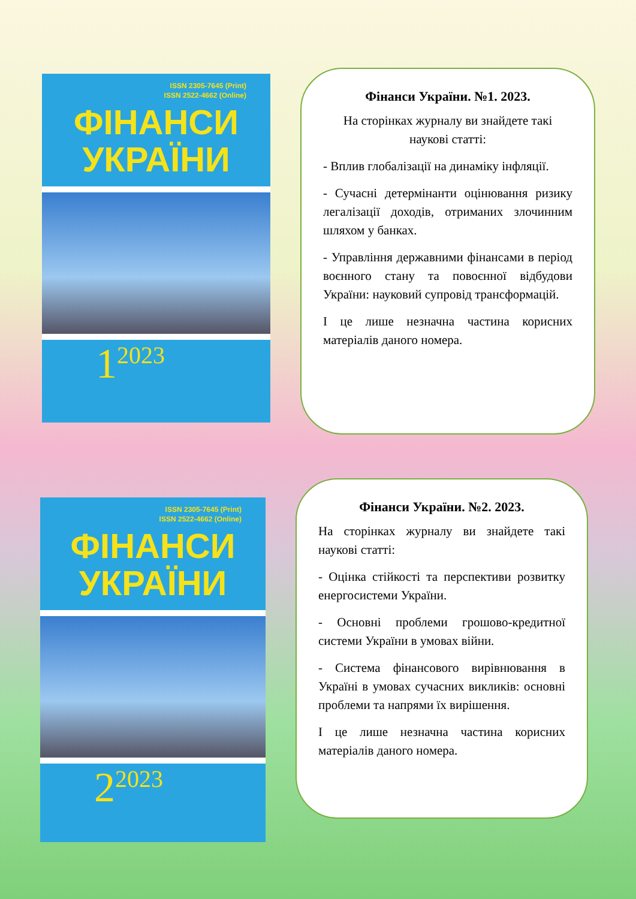ISSN 2305-7645 (Print)
ISSN 2522-4662 (Online)
ФІНАНСИ
УКРАЇНИ
1<sup>2023</sup>
Фінанси України. №1. 2023.
На сторінках журналу ви знайдете такі наукові статті:
- Вплив глобалізації на динаміку інфляції.
- Сучасні детермінанти оцінювання ризику легалізації доходів, отриманих злочинним шляхом у банках.
- Управління державними фінансами в період воєнного стану та повоєнної відбудови України: науковий супровід трансформацій.
І це лише незначна частина корисних матеріалів даного номера.
ISSN 2305-7645 (Print)
ISSN 2522-4662 (Online)
ФІНАНСИ
УКРАЇНИ
2<sup>2023</sup>
Фінанси України. №2. 2023.
На сторінках журналу ви знайдете такі наукові статті:
- Оцінка стійкості та перспективи розвитку енергосистеми України.
- Основні проблеми грошово-кредитної системи України в умовах війни.
- Система фінансового вирівнювання в Україні в умовах сучасних викликів: основні проблеми та напрями їх вирішення.
І це лише незначна частина корисних матеріалів даного номера.